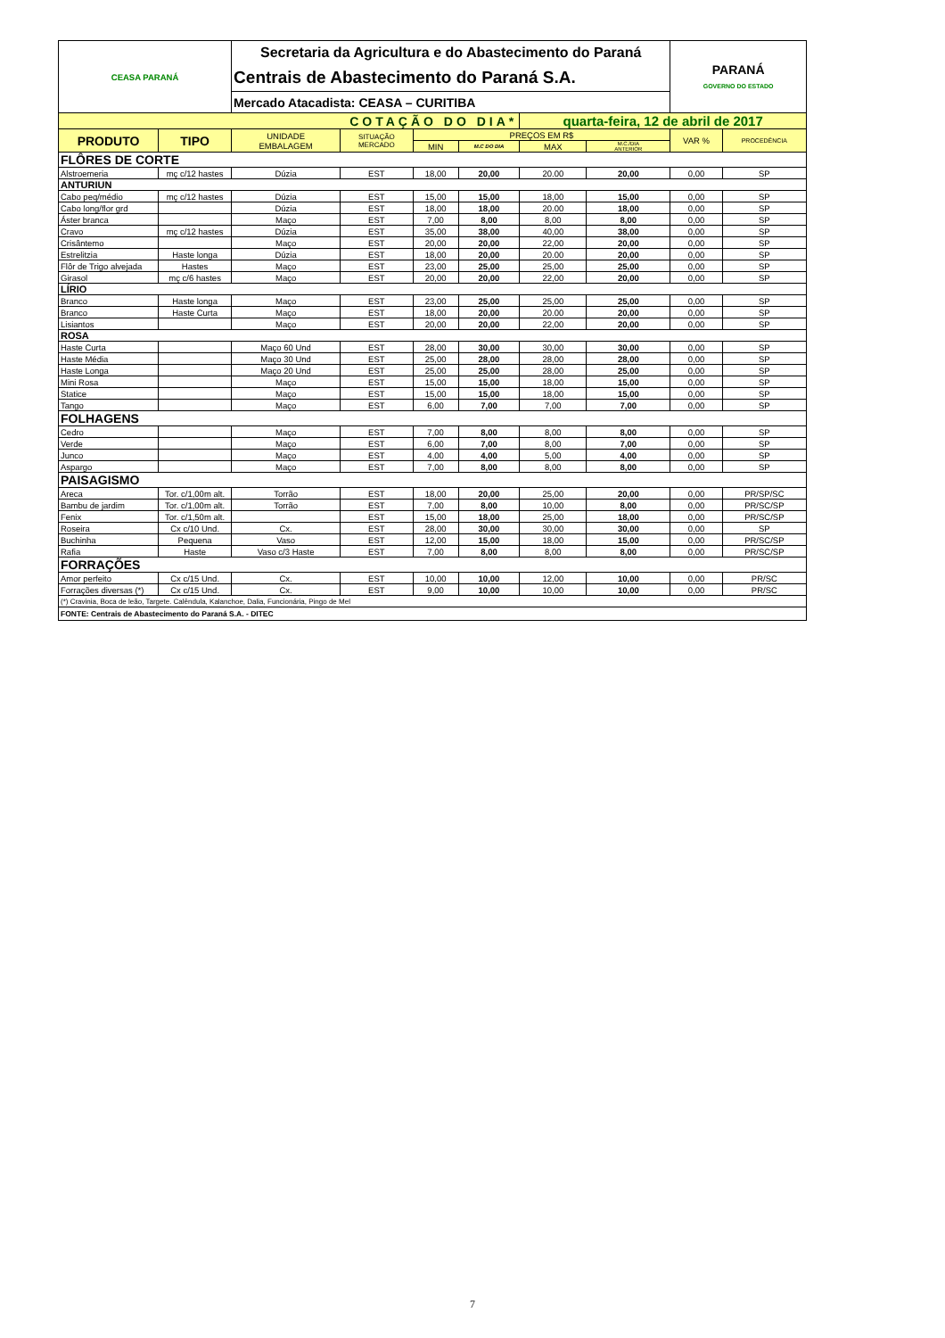| CEASA PARANÁ | | Secretaria da Agricultura e do Abastecimento do Paraná | | | | | | PARANÁ GOVERNO DO ESTADO | |
| | | Centrais de Abastecimento do Paraná S.A. | | | | | | | |
| | | Mercado Atacadista: CEASA – CURITIBA | | | | | | | |
| COTAÇÃO DO DIA* | | | | | | quarta-feira, 12 de abril de 2017 | | | |
| PRODUTO | TIPO | UNIDADE EMBALAGEM | SITUAÇÃO MERCADO | PREÇOS EM R$ | | | | VAR % | PROCEDÊNCIA |
| | | | | MIN | M.C DO DIA | MAX | M.C./DIA ANTERIOR | | |
| FLÔRES DE CORTE | | | | | | | | | |
| Alstroemeria | mç c/12 hastes | Dúzia | EST | 18,00 | 20,00 | 20.00 | 20,00 | 0,00 | SP |
| ANTURIUN | | | | | | | | | |
| Cabo peq/médio | mç c/12 hastes | Dúzia | EST | 15,00 | 15,00 | 18,00 | 15,00 | 0,00 | SP |
| Cabo long/flor grd | | Dúzia | EST | 18,00 | 18,00 | 20.00 | 18,00 | 0,00 | SP |
| Áster branca | | Maço | EST | 7,00 | 8,00 | 8,00 | 8,00 | 0,00 | SP |
| Cravo | mç c/12 hastes | Dúzia | EST | 35,00 | 38,00 | 40,00 | 38,00 | 0,00 | SP |
| Crisântemo | | Maço | EST | 20,00 | 20,00 | 22,00 | 20,00 | 0,00 | SP |
| Estrelitzia | Haste longa | Dúzia | EST | 18,00 | 20,00 | 20.00 | 20,00 | 0,00 | SP |
| Flôr de Trigo alvejada | Hastes | Maço | EST | 23,00 | 25,00 | 25,00 | 25,00 | 0,00 | SP |
| Girasol | mç c/6 hastes | Maço | EST | 20,00 | 20,00 | 22,00 | 20,00 | 0,00 | SP |
| LÍRIO | | | | | | | | | |
| Branco | Haste longa | Maço | EST | 23,00 | 25,00 | 25,00 | 25,00 | 0,00 | SP |
| Branco | Haste Curta | Maço | EST | 18,00 | 20,00 | 20.00 | 20,00 | 0,00 | SP |
| Lisiantos | | Maço | EST | 20,00 | 20,00 | 22,00 | 20,00 | 0,00 | SP |
| ROSA | | | | | | | | | |
| Haste Curta | | Maço 60 Und | EST | 28,00 | 30,00 | 30,00 | 30,00 | 0,00 | SP |
| Haste Média | | Maço 30 Und | EST | 25,00 | 28,00 | 28,00 | 28,00 | 0,00 | SP |
| Haste Longa | | Maço 20 Und | EST | 25,00 | 25,00 | 28,00 | 25,00 | 0,00 | SP |
| Mini Rosa | | Maço | EST | 15,00 | 15,00 | 18,00 | 15,00 | 0,00 | SP |
| Statice | | Maço | EST | 15,00 | 15,00 | 18,00 | 15,00 | 0,00 | SP |
| Tango | | Maço | EST | 6,00 | 7,00 | 7,00 | 7,00 | 0,00 | SP |
| FOLHAGENS | | | | | | | | | |
| Cedro | | Maço | EST | 7,00 | 8,00 | 8,00 | 8,00 | 0,00 | SP |
| Verde | | Maço | EST | 6,00 | 7,00 | 8,00 | 7,00 | 0,00 | SP |
| Junco | | Maço | EST | 4,00 | 4,00 | 5,00 | 4,00 | 0,00 | SP |
| Aspargo | | Maço | EST | 7,00 | 8,00 | 8,00 | 8,00 | 0,00 | SP |
| PAISAGISMO | | | | | | | | | |
| Areca | Tor. c/1,00m alt. | Torrão | EST | 18,00 | 20,00 | 25,00 | 20,00 | 0,00 | PR/SP/SC |
| Bambu de jardim | Tor. c/1,00m alt. | Torrão | EST | 7,00 | 8,00 | 10,00 | 8,00 | 0,00 | PR/SC/SP |
| Fenix | Tor. c/1,50m alt. | | EST | 15,00 | 18,00 | 25,00 | 18,00 | 0,00 | PR/SC/SP |
| Roseira | Cx c/10 Und. | Cx. | EST | 28,00 | 30,00 | 30,00 | 30,00 | 0,00 | SP |
| Buchinha | Pequena | Vaso | EST | 12,00 | 15,00 | 18,00 | 15,00 | 0,00 | PR/SC/SP |
| Rafia | Haste | Vaso c/3 Haste | EST | 7,00 | 8,00 | 8,00 | 8,00 | 0,00 | PR/SC/SP |
| FORRAÇÕES | | | | | | | | | |
| Amor perfeito | Cx c/15 Und. | Cx. | EST | 10,00 | 10,00 | 12,00 | 10,00 | 0,00 | PR/SC |
| Forrações diversas (*) | Cx c/15 Und. | Cx. | EST | 9,00 | 10,00 | 10,00 | 10,00 | 0,00 | PR/SC |
| (*) Cravinia, Boca de leão, Targete. Calêndula, Kalanchoe, Dalia, Funcionária, Pingo de Mel | | | | | | | | | |
| FONTE: Centrais de Abastecimento do Paraná S.A. - DITEC | | | | | | | | | |
7